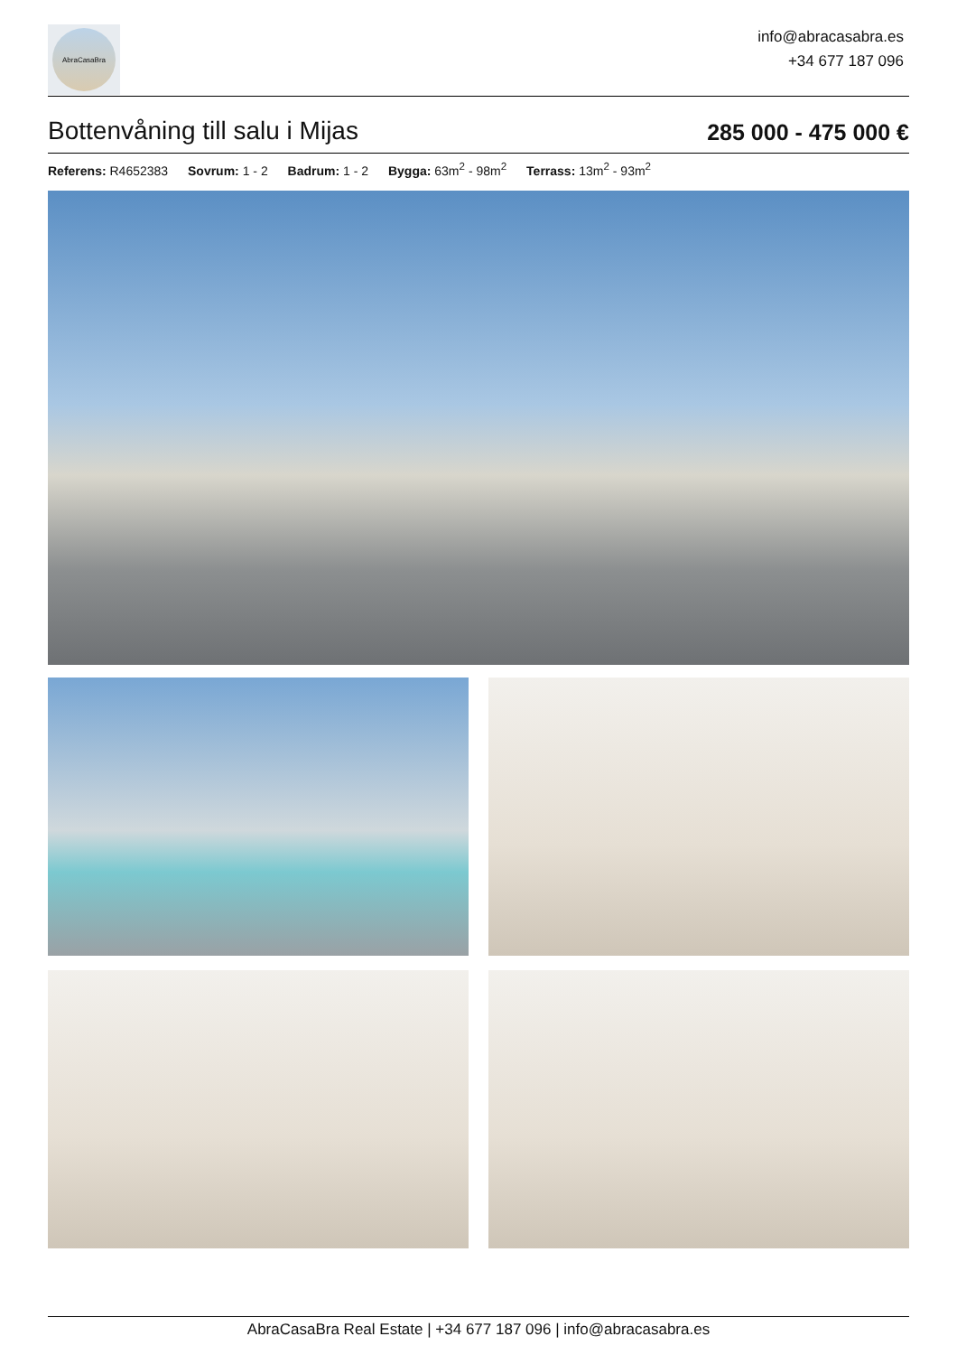AbraCasaBra
info@abracasabra.es
+34 677 187 096
Bottenvåning till salu i Mijas
285 000 - 475 000 €
Referens: R4652383 Sovrum: 1 - 2 Badrum: 1 - 2 Bygga: 63m<sup>2</sup> - 98m<sup>2</sup> Terrass: 13m<sup>2</sup> - 93m<sup>2</sup>
AbraCasaBra Real Estate | +34 677 187 096 | info@abracasabra.es